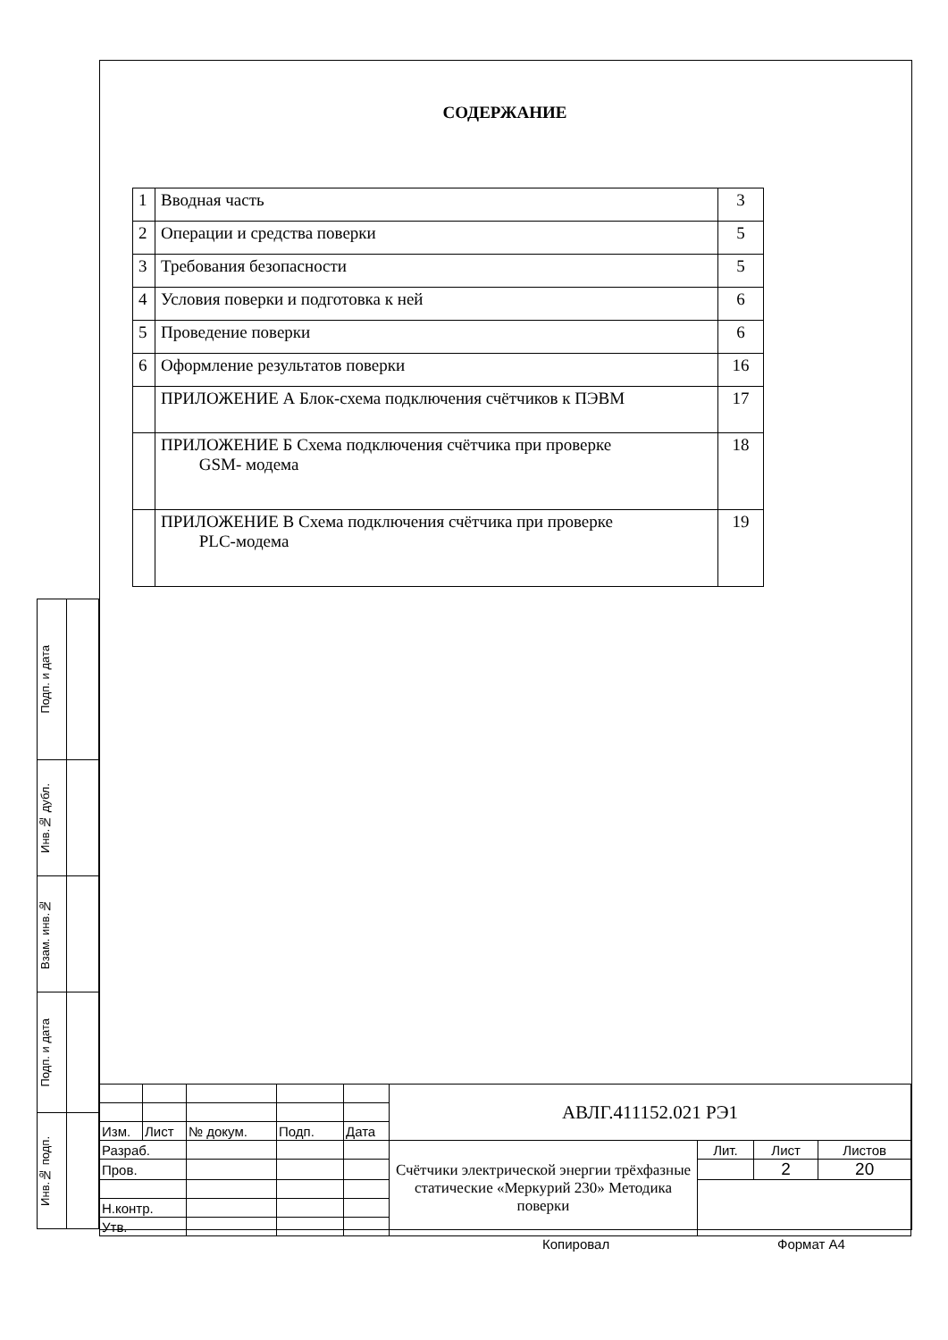СОДЕРЖАНИЕ
| 1 | Вводная часть | 3 |
| 2 | Операции и средства поверки | 5 |
| 3 | Требования безопасности | 5 |
| 4 | Условия поверки и подготовка к ней | 6 |
| 5 | Проведение поверки | 6 |
| 6 | Оформление результатов поверки | 16 |
| | ПРИЛОЖЕНИЕ А Блок-схема подключения счётчиков к ПЭВМ | 17 |
| | ПРИЛОЖЕНИЕ Б Схема подключения счётчика при проверке GSM- модема | 18 |
| | ПРИЛОЖЕНИЕ В Схема подключения счётчика при проверке PLC-модема | 19 |
| Подп. и дата | |
| Инв.№ дубл. | |
| Взам. инв.№ | |
| Подп. и дата | |
| Инв.№ подп. | |
| | | | | | АВЛГ.411152.021 РЭ1 | | | |
| Изм. | Лист | № докум. | Подп. | Дата | | | | |
| Разраб. | | | | | Счётчики электрической энергии трёхфазные статические «Меркурий 230» Методика поверки | Лит. | Лист | Листов |
| Пров. | | | | | | | 2 | 20 |
| Н.контр. | | | | | | | | |
| Утв. | | | | | | | | |
Копировал Формат А4